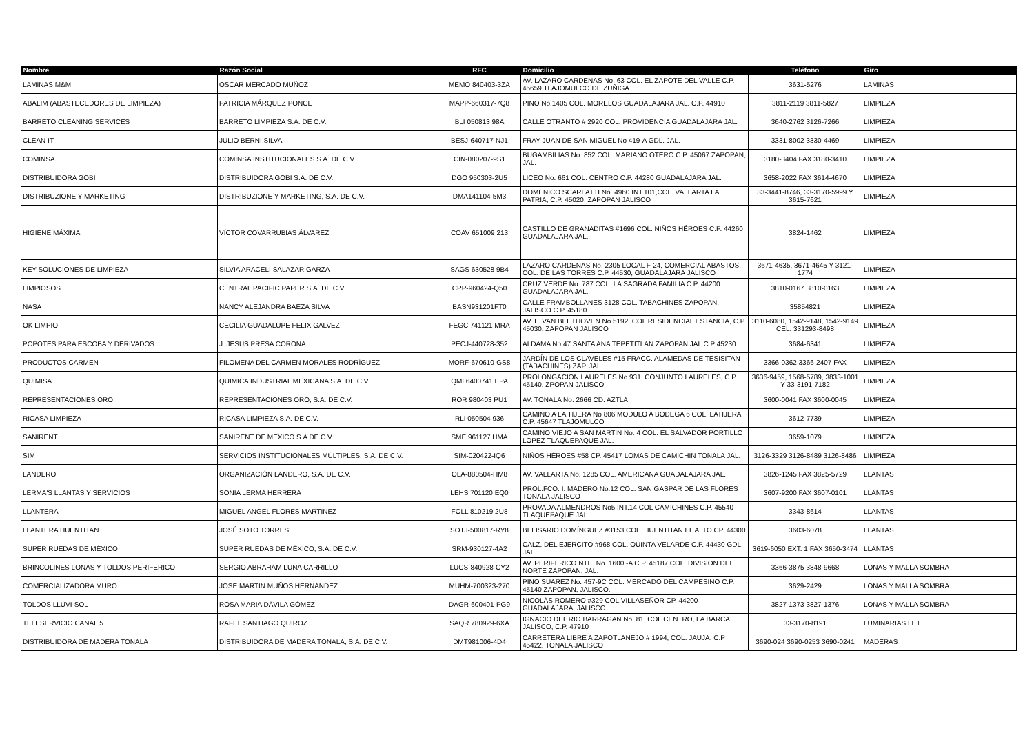| Nombre | Razón Social | RFC | Domicilio | Teléfono | Giro |
| --- | --- | --- | --- | --- | --- |
| LAMINAS M&M | OSCAR MERCADO MUÑOZ | MEMO 840403-3ZA | AV. LAZARO CARDENAS No. 63 COL. EL ZAPOTE DEL VALLE C.P. 45659 TLAJOMULCO DE ZUÑIGA | 3631-5276 | LAMINAS |
| ABALIM (ABASTECEDORES DE LIMPIEZA) | PATRICIA MÁRQUEZ PONCE | MAPP-660317-7Q8 | PINO No.1405 COL. MORELOS GUADALAJARA JAL. C.P. 44910 | 3811-2119 3811-5827 | LIMPIEZA |
| BARRETO CLEANING SERVICES | BARRETO LIMPIEZA S.A. DE C.V. | BLI 050813 98A | CALLE OTRANTO # 2920 COL. PROVIDENCIA GUADALAJARA JAL. | 3640-2762 3126-7266 | LIMPIEZA |
| CLEAN IT | JULIO BERNI SILVA | BESJ-640717-NJ1 | FRAY JUAN DE SAN MIGUEL No 419-A GDL. JAL. | 3331-8002 3330-4469 | LIMPIEZA |
| COMINSA | COMINSA INSTITUCIONALES S.A. DE C.V. | CIN-080207-9S1 | BUGAMBILIAS No. 852 COL. MARIANO OTERO C.P. 45067 ZAPOPAN, JAL. | 3180-3404 FAX 3180-3410 | LIMPIEZA |
| DISTRIBUIDORA GOBI | DISTRIBUIDORA GOBI S.A. DE C.V. | DGO 950303-2U5 | LICEO No. 661 COL. CENTRO C.P. 44280 GUADALAJARA JAL. | 3658-2022 FAX 3614-4670 | LIMPIEZA |
| DISTRIBUZIONE Y MARKETING | DISTRIBUZIONE Y MARKETING, S.A. DE C.V. | DMA141104-5M3 | DOMENICO SCARLATTI No. 4960 INT.101,COL. VALLARTA LA PATRIA, C.P. 45020, ZAPOPAN JALISCO | 33-3441-8746, 33-3170-5999 Y 3615-7621 | LIMPIEZA |
| HIGIENE MÁXIMA | VÍCTOR COVARRUBIAS ÁLVAREZ | COAV 651009 213 | CASTILLO DE GRANADITAS #1696 COL. NIÑOS HÉROES C.P. 44260 GUADALAJARA JAL. | 3824-1462 | LIMPIEZA |
| KEY SOLUCIONES DE LIMPIEZA | SILVIA ARACELI SALAZAR GARZA | SAGS 630528 9B4 | LAZARO CARDENAS No. 2305 LOCAL F-24, COMERCIAL ABASTOS, COL. DE LAS TORRES C.P. 44530, GUADALAJARA JALISCO | 3671-4635, 3671-4645 Y 3121-1774 | LIMPIEZA |
| LIMPIOSOS | CENTRAL PACIFIC PAPER S.A. DE C.V. | CPP-960424-Q50 | CRUZ VERDE No. 787 COL. LA SAGRADA FAMILIA C.P. 44200 GUADALAJARA JAL. | 3810-0167 3810-0163 | LIMPIEZA |
| NASA | NANCY ALEJANDRA BAEZA SILVA | BASN931201FT0 | CALLE FRAMBOLLANES 3128 COL. TABACHINES ZAPOPAN, JALISCO C.P. 45180 | 35854821 | LIMPIEZA |
| OK LIMPIO | CECILIA GUADALUPE FELIX GALVEZ | FEGC 741121 MRA | AV. L. VAN BEETHOVEN No.5192, COL RESIDENCIAL ESTANCIA, C.P. 45030, ZAPOPAN JALISCO | 3110-6080, 1542-9148, 1542-9149 CEL. 331293-8498 | LIMPIEZA |
| POPOTES PARA ESCOBA Y DERIVADOS | J. JESUS PRESA CORONA | PECJ-440728-352 | ALDAMA No 47 SANTA ANA TEPETITLAN ZAPOPAN JAL C.P 45230 | 3684-6341 | LIMPIEZA |
| PRODUCTOS CARMEN | FILOMENA DEL CARMEN MORALES RODRÍGUEZ | MORF-670610-GS8 | JARDÍN DE LOS CLAVELES #15 FRACC. ALAMEDAS DE TESISITAN (TABACHINES) ZAP. JAL. | 3366-0362 3366-2407 FAX | LIMPIEZA |
| QUIMISA | QUIMICA INDUSTRIAL MEXICANA S.A. DE C.V. | QMI 6400741 EPA | PROLONGACION LAURELES No.931, CONJUNTO LAURELES, C.P. 45140, ZPOPAN JALISCO | 3636-9459, 1568-5789, 3833-1001 Y 33-3191-7182 | LIMPIEZA |
| REPRESENTACIONES ORO | REPRESENTACIONES ORO, S.A. DE C.V. | ROR 980403 PU1 | AV. TONALA No. 2666 CD. AZTLA | 3600-0041 FAX 3600-0045 | LIMPIEZA |
| RICASA LIMPIEZA | RICASA LIMPIEZA S.A. DE C.V. | RLI 050504 936 | CAMINO A LA TIJERA No 806 MODULO A BODEGA 6 COL. LATIJERA C.P. 45647 TLAJOMULCO | 3612-7739 | LIMPIEZA |
| SANIRENT | SANIRENT DE MEXICO S.A DE C.V | SME 961127 HMA | CAMINO VIEJO A SAN MARTIN No. 4 COL. EL SALVADOR PORTILLO LOPEZ TLAQUEPAQUE JAL. | 3659-1079 | LIMPIEZA |
| SIM | SERVICIOS INSTITUCIONALES MÚLTIPLES. S.A. DE C.V. | SIM-020422-IQ6 | NIÑOS HÉROES #58 CP. 45417 LOMAS DE CAMICHIN TONALA JAL. | 3126-3329 3126-8489 3126-8486 | LIMPIEZA |
| LANDERO | ORGANIZACIÓN LANDERO, S.A. DE C.V. | OLA-880504-HM8 | AV. VALLARTA No. 1285 COL. AMERICANA GUADALAJARA JAL. | 3826-1245 FAX 3825-5729 | LLANTAS |
| LERMA'S LLANTAS Y SERVICIOS | SONIA LERMA HERRERA | LEHS 701120 EQ0 | PROL.FCO. I. MADERO No.12 COL. SAN GASPAR DE LAS FLORES TONALA JALISCO | 3607-9200 FAX 3607-0101 | LLANTAS |
| LLANTERA | MIGUEL ANGEL FLORES MARTINEZ | FOLL 810219 2U8 | PROVADA ALMENDROS No5 INT.14 COL CAMICHINES C.P. 45540 TLAQUEPAQUE JAL. | 3343-8614 | LLANTAS |
| LLANTERA HUENTITAN | JOSÉ SOTO TORRES | SOTJ-500817-RY8 | BELISARIO DOMÍNGUEZ #3153 COL. HUENTITAN EL ALTO CP. 44300 | 3603-6078 | LLANTAS |
| SUPER RUEDAS DE MÉXICO | SUPER RUEDAS DE MÉXICO, S.A. DE C.V. | SRM-930127-4A2 | CALZ. DEL EJERCITO #968 COL. QUINTA VELARDE C.P. 44430 GDL. JAL. | 3619-6050 EXT. 1 FAX 3650-3474 | LLANTAS |
| BRINCOLINES LONAS Y TOLDOS PERIFERICO | SERGIO ABRAHAM LUNA CARRILLO | LUCS-840928-CY2 | AV. PERIFERICO NTE. No. 1600 -A C.P. 45187 COL. DIVISION DEL NORTE ZAPOPAN, JAL. | 3366-3875 3848-9668 | LONAS Y MALLA SOMBRA |
| COMERCIALIZADORA MURO | JOSE MARTIN MUÑOS HERNANDEZ | MUHM-700323-270 | PINO SUAREZ No. 457-9C COL. MERCADO DEL CAMPESINO C.P. 45140 ZAPOPAN, JALISCO. | 3629-2429 | LONAS Y MALLA SOMBRA |
| TOLDOS LLUVI-SOL | ROSA MARIA DÁVILA GÓMEZ | DAGR-600401-PG9 | NICOLÁS ROMERO #329 COL.VILLASEÑOR CP. 44200 GUADALAJARA, JALISCO | 3827-1373 3827-1376 | LONAS Y MALLA SOMBRA |
| TELESERVICIO CANAL 5 | RAFEL SANTIAGO QUIROZ | SAQR 780929-6XA | IGNACIO DEL RIO BARRAGAN No. 81, COL CENTRO, LA BARCA JALISCO, C.P. 47910 | 33-3170-8191 | LUMINARIAS LET |
| DISTRIBUIDORA DE MADERA TONALA | DISTRIBUIDORA DE MADERA TONALA, S.A. DE C.V. | DMT981006-4D4 | CARRETERA LIBRE A ZAPOTLANEJO # 1994, COL. JAUJA, C.P 45422, TONALA JALISCO | 3690-024 3690-0253 3690-0241 | MADERAS |